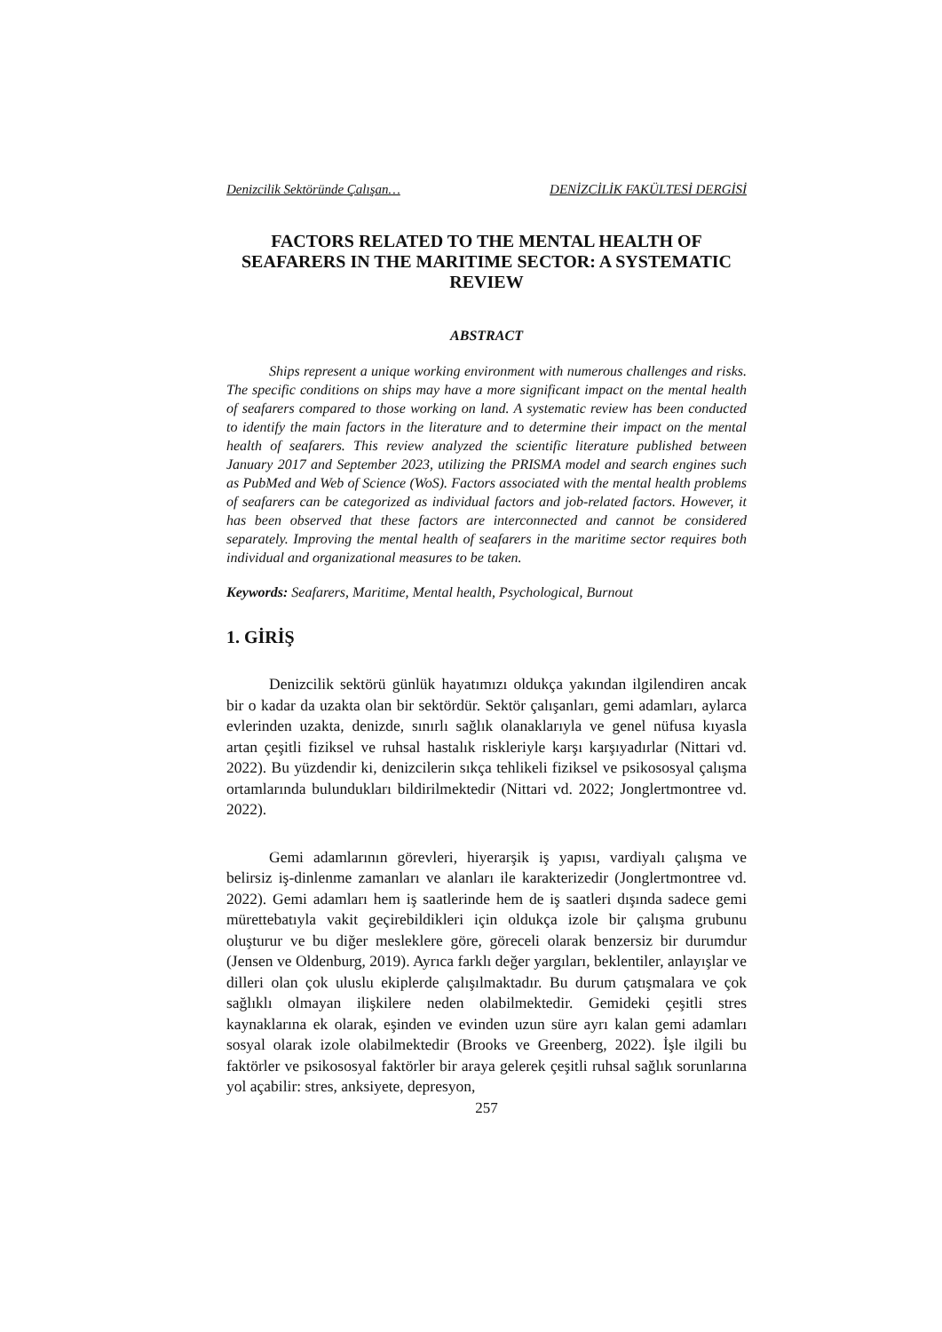Denizcilik Sektöründe Çalışan… DENİZCİLİK FAKÜLTESİ DERGİSİ
FACTORS RELATED TO THE MENTAL HEALTH OF SEAFARERS IN THE MARITIME SECTOR: A SYSTEMATIC REVIEW
ABSTRACT
Ships represent a unique working environment with numerous challenges and risks. The specific conditions on ships may have a more significant impact on the mental health of seafarers compared to those working on land. A systematic review has been conducted to identify the main factors in the literature and to determine their impact on the mental health of seafarers. This review analyzed the scientific literature published between January 2017 and September 2023, utilizing the PRISMA model and search engines such as PubMed and Web of Science (WoS). Factors associated with the mental health problems of seafarers can be categorized as individual factors and job-related factors. However, it has been observed that these factors are interconnected and cannot be considered separately. Improving the mental health of seafarers in the maritime sector requires both individual and organizational measures to be taken.
Keywords: Seafarers, Maritime, Mental health, Psychological, Burnout
1. GİRİŞ
Denizcilik sektörü günlük hayatımızı oldukça yakından ilgilendiren ancak bir o kadar da uzakta olan bir sektördür. Sektör çalışanları, gemi adamları, aylarca evlerinden uzakta, denizde, sınırlı sağlık olanaklarıyla ve genel nüfusa kıyasla artan çeşitli fiziksel ve ruhsal hastalık riskleriyle karşı karşıyadırlar (Nittari vd. 2022). Bu yüzdendir ki, denizcilerin sıkça tehlikeli fiziksel ve psikososyal çalışma ortamlarında bulundukları bildirilmektedir (Nittari vd. 2022; Jonglertmontree vd. 2022).
Gemi adamlarının görevleri, hiyerarşik iş yapısı, vardiyalı çalışma ve belirsiz iş-dinlenme zamanları ve alanları ile karakterizedir (Jonglertmontree vd. 2022). Gemi adamları hem iş saatlerinde hem de iş saatleri dışında sadece gemi mürettebatıyla vakit geçirebildikleri için oldukça izole bir çalışma grubunu oluşturur ve bu diğer mesleklere göre, göreceli olarak benzersiz bir durumdur (Jensen ve Oldenburg, 2019). Ayrıca farklı değer yargıları, beklentiler, anlayışlar ve dilleri olan çok uluslu ekiplerde çalışılmaktadır. Bu durum çatışmalara ve çok sağlıklı olmayan ilişkilere neden olabilmektedir. Gemideki çeşitli stres kaynaklarına ek olarak, eşinden ve evinden uzun süre ayrı kalan gemi adamları sosyal olarak izole olabilmektedir (Brooks ve Greenberg, 2022). İşle ilgili bu faktörler ve psikososyal faktörler bir araya gelerek çeşitli ruhsal sağlık sorunlarına yol açabilir: stres, anksiyete, depresyon,
257